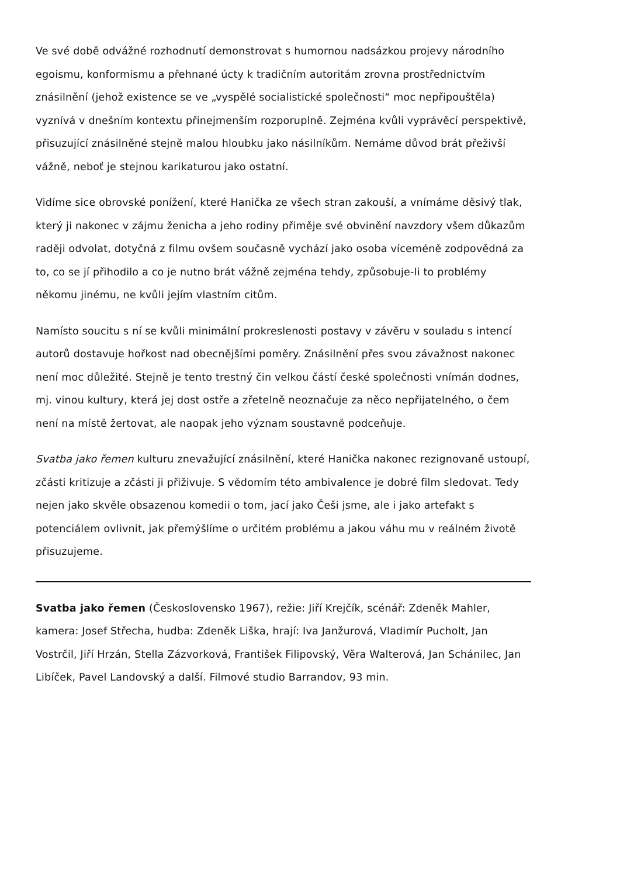Ve své době odvážné rozhodnutí demonstrovat s humornou nadsázkou projevy národního egoismu, konformismu a přehnané úcty k tradičním autoritám zrovna prostřednictvím znásilnění (jehož existence se ve „vyspělé socialistické společnosti“ moc nepřipouštěla) vyznívá v dnešním kontextu přinejmenším rozporuplně. Zejména kvůli vyprávěcí perspektivě, přisuzující znásilněné stejně malou hloubku jako násilníkům. Nemáme důvod brát přeživší vážně, neboť je stejnou karikaturou jako ostatní.
Vidíme sice obrovské ponížení, které Hanička ze všech stran zakouší, a vnímáme děsivý tlak, který ji nakonec v zájmu ženicha a jeho rodiny přiměje své obvinění navzdory všem důkazům raději odvolat, dotyčná z filmu ovšem současně vychází jako osoba víceméně zodpovědná za to, co se jí přihodilo a co je nutno brát vážně zejména tehdy, způsobuje-li to problémy někomu jinému, ne kvůli jejím vlastním citům.
Namísto soucitu s ní se kvůli minimální prokreslenosti postavy v závěru v souladu s intencí autorů dostavuje hořkost nad obecnějšími poměry. Znásilnění přes svou závažnost nakonec není moc důležité. Stejně je tento trestný čin velkou částí české společnosti vnímán dodnes, mj. vinou kultury, která jej dost ostře a zřetelně neoznačuje za něco nepřijatelného, o čem není na místě žertovat, ale naopak jeho význam soustavně podceňuje.
Svatba jako řemen kulturu znevažující znásilnění, které Hanička nakonec rezignovaně ustoupí, zčásti kritizuje a zčásti ji přiživuje. S vědomím této ambivalence je dobré film sledovat. Tedy nejen jako skvěle obsazenou komedii o tom, jací jako Češi jsme, ale i jako artefakt s potenciálem ovlivnit, jak přemýšlíme o určitém problému a jakou váhu mu v reálném životě přisuzujeme.
Svatba jako řemen (Československo 1967), režie: Jiří Krejčík, scénář: Zdeněk Mahler, kamera: Josef Střecha, hudba: Zdeněk Liška, hrají: Iva Janžurová, Vladimír Pucholt, Jan Vostrčil, Jiří Hrzán, Stella Zázvorková, František Filipovský, Věra Walterová, Jan Schánilec, Jan Libíček, Pavel Landovský a další. Filmové studio Barrandov, 93 min.